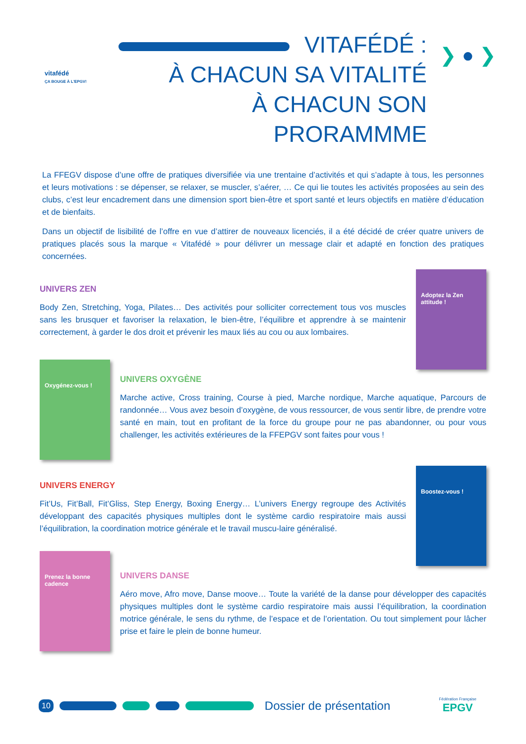vitafédé
ÇA BOUGE À L'EPGV!
VITAFÉDÉ :
À CHACUN SA VITALITÉ
À CHACUN SON PRORAMMME
❯ ● ❯
La FFEGV dispose d’une offre de pratiques diversifiée via une trentaine d’activités et qui s’adapte à tous, les personnes et leurs motivations : se dépenser, se relaxer, se muscler, s’aérer, … Ce qui lie toutes les activités proposées au sein des clubs, c’est leur encadrement dans une dimension sport bien-être et sport santé et leurs objectifs en matière d’éducation et de bienfaits.
Dans un objectif de lisibilité de l’offre en vue d’attirer de nouveaux licenciés, il a été décidé de créer quatre univers de pratiques placés sous la marque « Vitafédé » pour délivrer un message clair et adapté en fonction des pratiques concernées.
UNIVERS ZEN
Body Zen, Stretching, Yoga, Pilates… Des activités pour solliciter correctement tous vos muscles sans les brusquer et favoriser la relaxation, le bien-être, l’équilibre et apprendre à se maintenir correctement, à garder le dos droit et prévenir les maux liés au cou ou aux lombaires.
Adoptez la Zen attitude !
Oxygénez-vous !
UNIVERS OXYGÈNE
Marche active, Cross training, Course à pied, Marche nordique, Marche aquatique, Parcours de randonnée… Vous avez besoin d’oxygène, de vous ressourcer, de vous sentir libre, de prendre votre santé en main, tout en profitant de la force du groupe pour ne pas abandonner, ou pour vous challenger, les activités extérieures de la FFEPGV sont faites pour vous !
UNIVERS ENERGY
Fit’Us, Fit’Ball, Fit’Gliss, Step Energy, Boxing Energy… L’univers Energy regroupe des Activités développant des capacités physiques multiples dont le système cardio respiratoire mais aussi l’équilibration, la coordination motrice générale et le travail muscu-laire généralisé.
Boostez-vous !
Prenez la bonne cadence
UNIVERS DANSE
Aéro move, Afro move, Danse moove… Toute la variété de la danse pour développer des capacités physiques multiples dont le système cardio respiratoire mais aussi l’équilibration, la coordination motrice générale, le sens du rythme, de l’espace et de l’orientation. Ou tout simplement pour lâcher prise et faire le plein de bonne humeur.
10
Dossier de présentation Fédération Française
EPGV